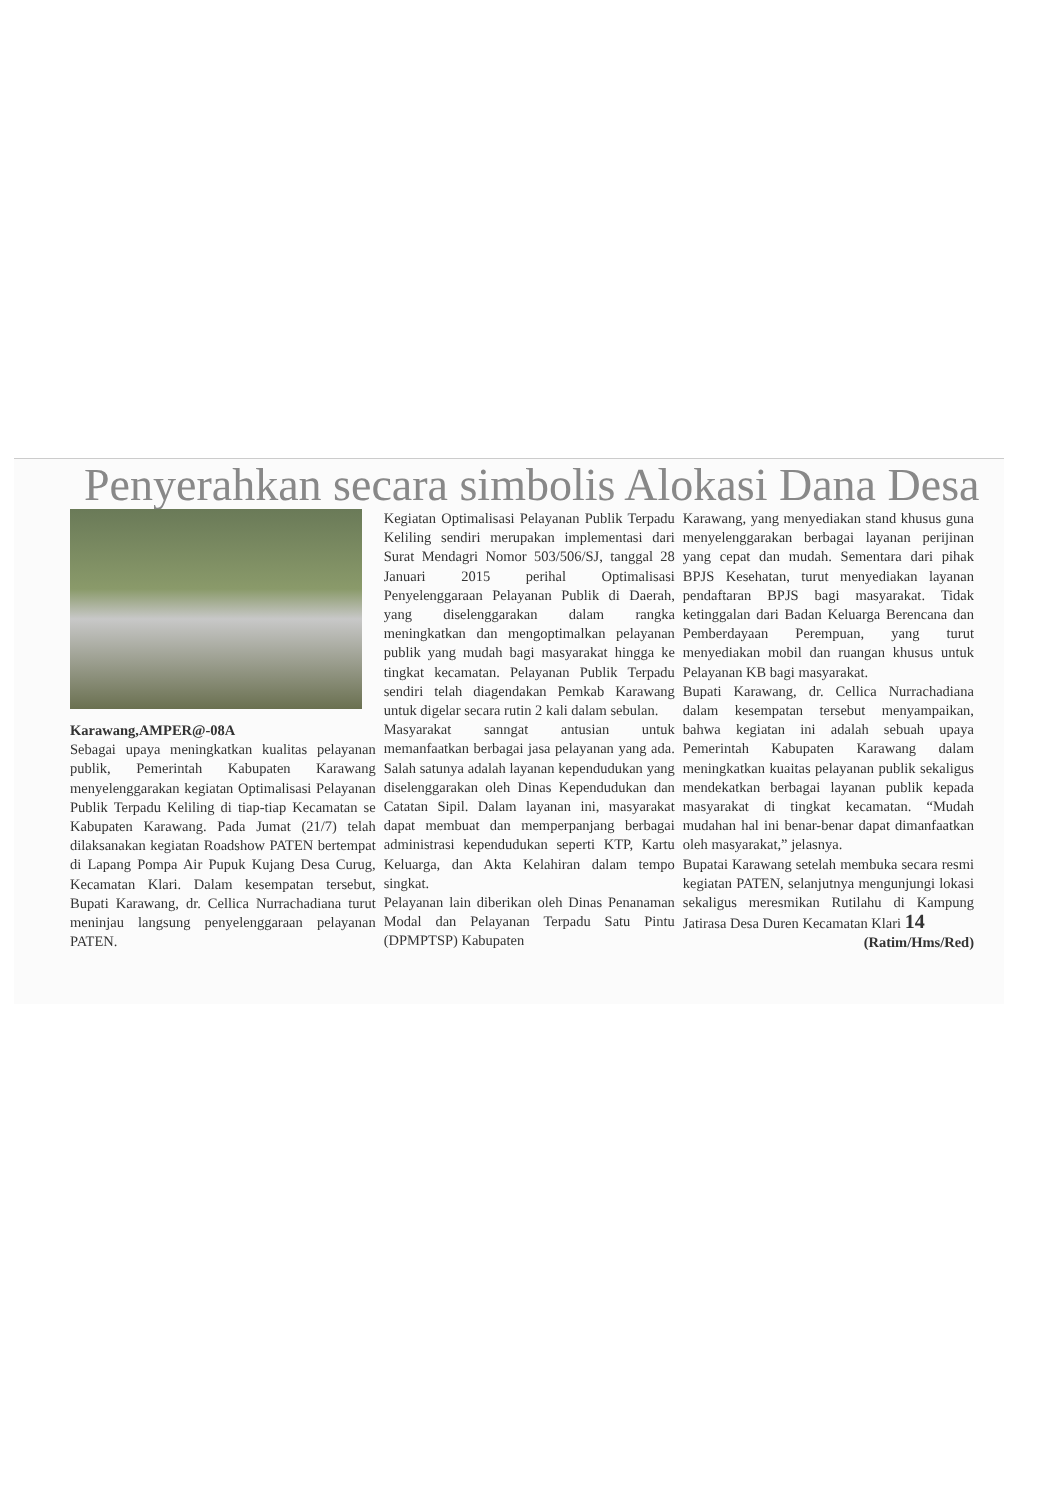Penyerahkan secara simbolis Alokasi Dana Desa
Karawang,AMPER@-08A
Sebagai upaya meningkatkan kualitas pelayanan publik, Pemerintah Kabupaten Karawang menyelenggarakan kegiatan Optimalisasi Pelayanan Publik Terpadu Keliling di tiap-tiap Kecamatan se Kabupaten Karawang. Pada Jumat (21/7) telah dilaksanakan kegiatan Roadshow PATEN bertempat di Lapang Pompa Air Pupuk Kujang Desa Curug, Kecamatan Klari. Dalam kesempatan tersebut, Bupati Karawang, dr. Cellica Nurrachadiana turut meninjau langsung penyelenggaraan pelayanan PATEN.
Kegiatan Optimalisasi Pelayanan Publik Terpadu Keliling sendiri merupakan implementasi dari Surat Mendagri Nomor 503/506/SJ, tanggal 28 Januari 2015 perihal Optimalisasi Penyelenggaraan Pelayanan Publik di Daerah, yang diselenggarakan dalam rangka meningkatkan dan mengoptimalkan pelayanan publik yang mudah bagi masyarakat hingga ke tingkat kecamatan. Pelayanan Publik Terpadu sendiri telah diagendakan Pemkab Karawang untuk digelar secara rutin 2 kali dalam sebulan.
Masyarakat sanngat antusian untuk memanfaatkan berbagai jasa pelayanan yang ada. Salah satunya adalah layanan kependudukan yang diselenggarakan oleh Dinas Kependudukan dan Catatan Sipil. Dalam layanan ini, masyarakat dapat membuat dan memperpanjang berbagai administrasi kependudukan seperti KTP, Kartu Keluarga, dan Akta Kelahiran dalam tempo singkat.
Pelayanan lain diberikan oleh Dinas Penanaman Modal dan Pelayanan Terpadu Satu Pintu (DPMPTSP) Kabupaten
Karawang, yang menyediakan stand khusus guna menyelenggarakan berbagai layanan perijinan yang cepat dan mudah. Sementara dari pihak BPJS Kesehatan, turut menyediakan layanan pendaftaran BPJS bagi masyarakat. Tidak ketinggalan dari Badan Keluarga Berencana dan Pemberdayaan Perempuan, yang turut menyediakan mobil dan ruangan khusus untuk Pelayanan KB bagi masyarakat.
Bupati Karawang, dr. Cellica Nurrachadiana dalam kesempatan tersebut menyampaikan, bahwa kegiatan ini adalah sebuah upaya Pemerintah Kabupaten Karawang dalam meningkatkan kuaitas pelayanan publik sekaligus mendekatkan berbagai layanan publik kepada masyarakat di tingkat kecamatan. “Mudah mudahan hal ini benar-benar dapat dimanfaatkan oleh masyarakat,” jelasnya.
Bupatai Karawang setelah membuka secara resmi kegiatan PATEN, selanjutnya mengunjungi lokasi sekaligus meresmikan Rutilahu di Kampung Jatirasa Desa Duren Kecamatan Klari 14
(Ratim/Hms/Red)